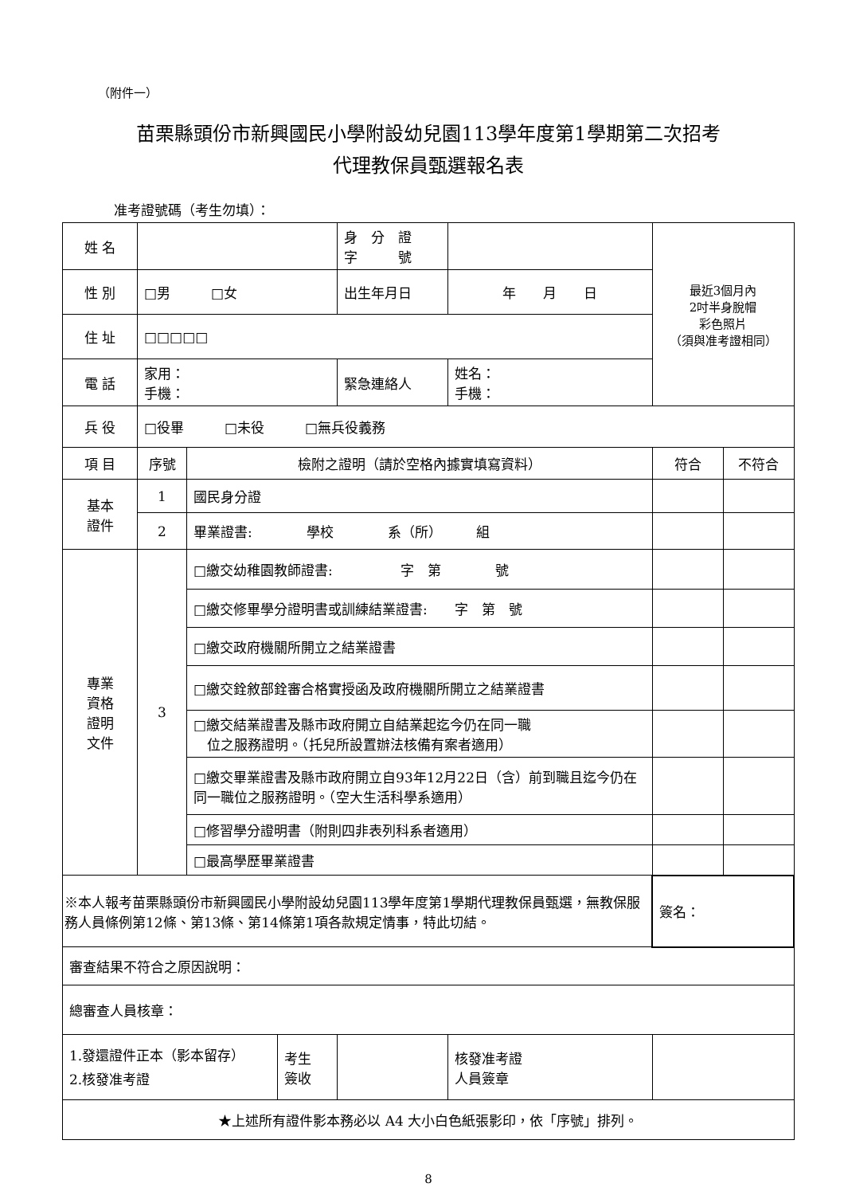（附件一）
苗栗縣頭份市新興國民小學附設幼兒園113學年度第1學期第二次招考
代理教保員甄選報名表
准考證號碼（考生勿填）：
| 姓 名 | | | | 身 分 證 字 號 | | | 最近3個月內 2吋半身脫帽 彩色照片 （須與准考證相同） | |
| 性 別 | □男 □女 | | | 出生年月日 | 年 月 日 | | | |
| 住 址 | □□□□□ | | | | | | | |
| 電 話 | 家用： 手機： | | | 緊急連絡人 | 姓名： 手機： | | | |
| 兵 役 | □役畢 □未役 □無兵役義務 | | | | | | | |
| 項 目 | 序號 | 檢附之證明（請於空格內據實填寫資料） | | | | | 符合 | 不符合 |
| 基本 證件 | 1 | 國民身分證 | | | | | | |
| | 2 | 畢業證書: 學校 系（所） 組 | | | | | | |
| 專業 資格 證明 文件 | 3 | □繳交幼稚園教師證書: 字 第 號 | | | | | | |
| | | □繳交修畢學分證明書或訓練結業證書: 字 第 號 | | | | | | |
| | | □繳交政府機關所開立之結業證書 | | | | | | |
| | | □繳交銓敘部銓審合格實授函及政府機關所開立之結業證書 | | | | | | |
| | | □繳交結業證書及縣市政府開立自結業起迄今仍在同一職 位之服務證明。（托兒所設置辦法核備有案者適用） | | | | | | |
| | | □繳交畢業證書及縣市政府開立自93年12月22日（含）前到職且迄今仍在同一職位之服務證明。（空大生活科學系適用） | | | | | | |
| | | □修習學分證明書（附則四非表列科系者適用） | | | | | | |
| | | □最高學歷畢業證書 | | | | | | |
| ※本人報考苗栗縣頭份市新興國民小學附設幼兒園113學年度第1學期代理教保員甄選，無教保服務人員條例第12條、第13條、第14條第1項各款規定情事，特此切結。 | | | | | | | 簽名： | |
| 審查結果不符合之原因說明： | | | | | | | | |
| 總審查人員核章： | | | | | | | | |
| 1.發還證件正本（影本留存） 2.核發准考證 | | | 考生 簽收 | | | 核發准考證 人員簽章 | | |
| ★上述所有證件影本務必以 A4 大小白色紙張影印，依「序號」排列。 | | | | | | | | |
8